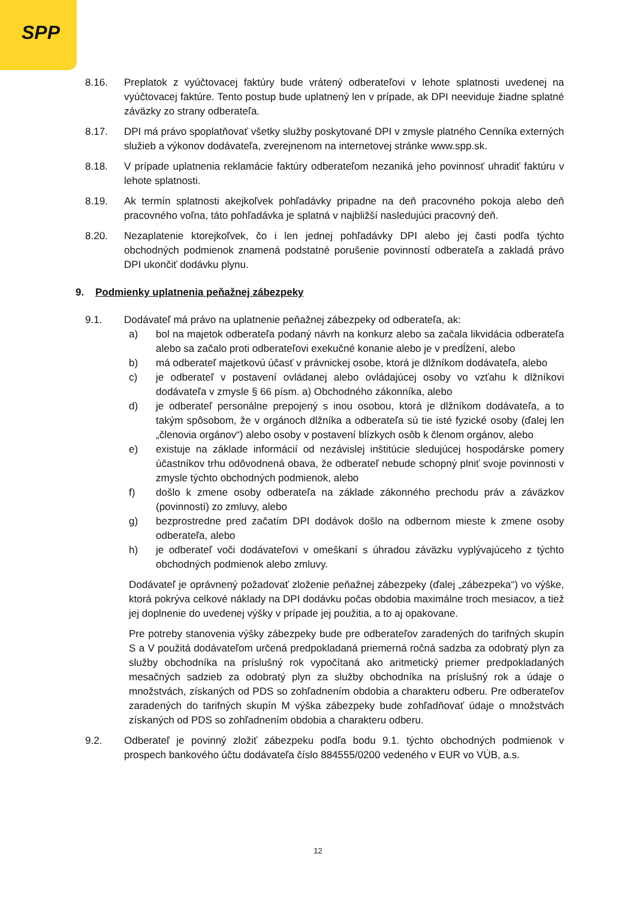SPP
8.16. Preplatok z vyúčtovacej faktúry bude vrátený odberateľovi v lehote splatnosti uvedenej na vyúčtovacej faktúre. Tento postup bude uplatnený len v prípade, ak DPI neeviduje žiadne splatné záväzky zo strany odberateľa.
8.17. DPI má právo spoplatňovať všetky služby poskytované DPI v zmysle platného Cenníka externých služieb a výkonov dodávateľa, zverejnenom na internetovej stránke www.spp.sk.
8.18. V prípade uplatnenia reklamácie faktúry odberateľom nezaniká jeho povinnosť uhradiť faktúru v lehote splatnosti.
8.19. Ak termín splatnosti akejkoľvek pohľadávky pripadne na deň pracovného pokoja alebo deň pracovného voľna, táto pohľadávka je splatná v najbližší nasledujúci pracovný deň.
8.20. Nezaplatenie ktorejkoľvek, čo i len jednej pohľadávky DPI alebo jej časti podľa týchto obchodných podmienok znamená podstatné porušenie povinností odberateľa a zakladá právo DPI ukončiť dodávku plynu.
9. Podmienky uplatnenia peňažnej zábezpeky
9.1. Dodávateľ má právo na uplatnenie peňažnej zábezpeky od odberateľa, ak:
a) bol na majetok odberateľa podaný návrh na konkurz alebo sa začala likvidácia odberateľa alebo sa začalo proti odberateľovi exekučné konanie alebo je v predĺžení, alebo
b) má odberateľ majetkovú účasť v právnickej osobe, ktorá je dlžníkom dodávateľa, alebo
c) je odberateľ v postavení ovládanej alebo ovládajúcej osoby vo vzťahu k dlžníkovi dodávateľa v zmysle § 66 písm. a) Obchodného zákonníka, alebo
d) je odberateľ personálne prepojený s inou osobou, ktorá je dlžníkom dodávateľa, a to takým spôsobom, že v orgánoch dlžníka a odberateľa sú tie isté fyzické osoby (ďalej len „členovia orgánov“) alebo osoby v postavení blízkych osôb k členom orgánov, alebo
e) existuje na základe informácií od nezávislej inštitúcie sledujúcej hospodárske pomery účastníkov trhu odôvodnená obava, že odberateľ nebude schopný plniť svoje povinnosti v zmysle týchto obchodných podmienok, alebo
f) došlo k zmene osoby odberateľa na základe zákonného prechodu práv a záväzkov (povinností) zo zmluvy, alebo
g) bezprostredne pred začatím DPI dodávok došlo na odbernom mieste k zmene osoby odberateľa, alebo
h) je odberateľ voči dodávateľovi v omeškaní s úhradou záväzku vyplývajúceho z týchto obchodných podmienok alebo zmluvy.
Dodávateľ je oprávnený požadovať zloženie peňažnej zábezpeky (ďalej „zábezpeka“) vo výške, ktorá pokrýva celkové náklady na DPI dodávku počas obdobia maximálne troch mesiacov, a tiež jej doplnenie do uvedenej výšky v prípade jej použitia, a to aj opakovane.
Pre potreby stanovenia výšky zábezpeky bude pre odberateľov zaradených do tarifných skupín S a V použitá dodávateľom určená predpokladaná priemerná ročná sadzba za odobratý plyn za služby obchodníka na príslušný rok vypočítaná ako aritmetický priemer predpokladaných mesačných sadzieb za odobratý plyn za služby obchodníka na príslušný rok a údaje o množstvách, získaných od PDS so zohľadnením obdobia a charakteru odberu. Pre odberateľov zaradených do tarifných skupín M výška zábezpeky bude zohľadňovať údaje o množstvách získaných od PDS so zohľadnením obdobia a charakteru odberu.
9.2. Odberateľ je povinný zložiť zábezpeku podľa bodu 9.1. týchto obchodných podmienok v prospech bankového účtu dodávateľa číslo 884555/0200 vedeného v EUR vo VÚB, a.s.
12